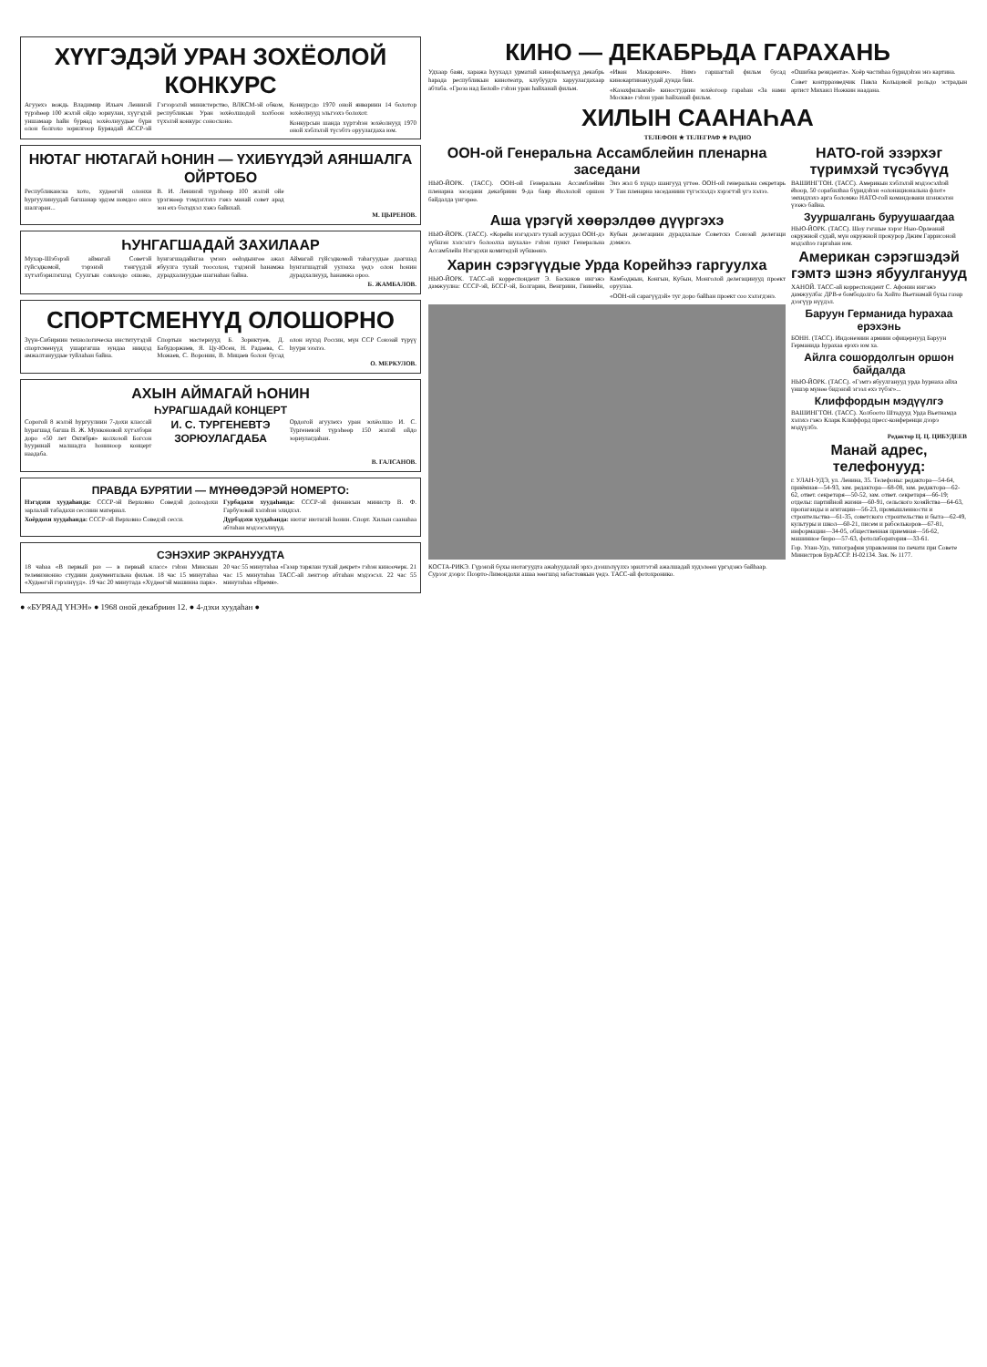ХҮҮГЭДЭЙ УРАН ЗОХЁОЛОЙ КОНКУРС
Агууехэ вождь Владимир Ильич Ленинэй түрэһөөр 100 жэлэй ойдо зориулан, хүүгэдэй уншамаар һайн буряад зохёолнуудые бүри олон болгохо зорилгоор Буряадай АССР-эй Гэгээрэлэй министерство, ВЛКСМ-эй обком, республикын Уран зохёолшодой холбоон түхэлэй конкурс соносхоно.
Конкурсдо 1970 оной январиин 14 болотор зохёолнууд эльгээхэ болохот.
Конкурсын шанда хүртэһэн зохёолнууд 1970 оной хэблэлэй түсэбтэ оруулагдаха юм.
НЮТАГ НЮТАГАЙ ҺОНИН — ҮХИБҮҮДЭЙ АЯНШАЛГА
ОЙРТОБО
Республиканска хото, худөөгэй олонхи һургуулинуудай багшанар эрдэм номдоо онсо шалгаран...
В. И. Ленинэй түрэһөөр 100 жэлэй ойе үрэгжөөр тэмдэглэхэ гэжэ манай совет арад зон ехэ бэлэдхэл хэжэ байнхай.
М. ЦЫРЕНОВ.
ҺУНГАГШАДАЙ ЗАХИЛААР
Мухар-Шэбэрэй аймагай Советэй гүйсэдкомой, тэрэнэй тэнгүүдэй хүтэлбэрилэгшэд Суулгын совхоздо ошожо, һунгагшадайнгаа үмэнэ өөһэдынгөө ажал ябуулга тухай тоосохон, тэдэнэй һанамжа дурадхалнуудые шагнаһан байна.
Аймагай гүйсэдкомой таһагуудые даагшад һунгагшадтай уулзаха үедэ олон һонин дурадхалнууд, һанамжа ороо.
Б. ЖАМБАЛОВ.
СПОРТСМЕНҮҮД ОЛОШОРНО
Зүүн-Сибириин технологическа институтэдэй спортсменүүд ушаргагша зундаа ниидэд амжалтануудые туйлаһан байна.
Спортын мастернууд Б. Зориктуев, Д. Бабудоржиев, Я. Цу-Юсен, Н. Радаева, С. Можаев, С. Воронин, В. Мицаев болон бусад олон нүхэд Россин, мүн ССР Союзай түрүү һуури эзэлээ.
О. МЕРКУЛОВ.
АХЫН АЙМАГАЙ ҺОНИН
ҺУРАГШАДАЙ КОНЦЕРТ
Сорогой 8 жэлэй һургуулиин 7-дохи классай һурагшад багша В. Ж. Мунконовой хүтэлбэри доро «50 лет Октября» колхозой Богсон һууринай малшадта һониноор концерт наадаба.
И. С. ТУРГЕНЕВТЭ ЗОРЮУЛАГДАБА
Ордогой агуулехэ уран зохёолшо И. С. Тургеневэй түрэһөөр 150 жэлэй ойдо зориулагдаһан.
В. ГАЛСАНОВ.
ПРАВДА БУРЯТИИ — МҮНӨӨДЭРЭЙ НОМЕРТО:
Нэгэдэхи хуудаһанда: СССР-эй Верховно Соведэй долоодохи зарлалай табадахи сессиин материал.
Хоёрдохи хуудаһанда: СССР-эй Верховно Соведэй сесси.
Гурбадахи хуудаһанда: СССР-эй финансын министр В. Ф. Гарбузовай хэлэһэн элидхэл.
Дүрбэдэхи хуудаһанда: нютаг нютагай һонин. Спорт. Хилын саанаһаа абтаһан мэдээсэлнүүд.
СЭНЭХИР ЭКРАНУУДТА
18 чаһаа «В первый раз — в первый класс» гэһэн Минскын телевизионно студиин документальна фильм. 18 час 15 минутаһаа «Худөөгэй гэрэлнүүд». 19 час 20 минутада «Хүдөөгэй машинна парк».
20 час 55 минутаһаа «Газар тарялан тухай декрет» гэһэн киноочерк. 21 час 15 минутаһаа ТАСС-ай лентээр абтаһан мэдээсэл. 22 час 55 минутаһаа «Время».
КИНО — ДЕКАБРЬДА ГАРАХАНЬ
Удхаар баян, хаража һуухадл урматай кинофильмүүд декабрь һарада республикын кинотеатр, клубуудта харуулагдахаар абтаба. «Гроза над Белой» гэһэн уран һайханай фильм.
«Иван Макарович». Нимэ гаршагтай фильм бусад кинокартинануудай дунда бии.
«Казахфильмэй» киностудиин зохёогоор гараһан «За нами Москва» гэһэн уран һайханай фильм.
«Ошибка резидента». Хоёр частиһаа бүридэһэн энэ картина.
Совет контрразведчик Павла Кольцовой рольдо эстрадын артист Михаил Ножкин наадана.
ХИЛЫН СААНАҺАА
ТЕЛЕФОН ★ ТЕЛЕГРАФ ★ РАДИО
ООН-ой Генеральна Ассамблейин пленарна заседани
НЬЮ-ЙОРК. (ТАСС). ООН-ой Генеральна Ассамблейин пленарна заседани декабриин 9-да баяр ёһололой оршон байдалда үнгэрөө.
Энэ жэл 6 хүндэ шангууд үгтөө. ООН-ой генеральна секретарь У Тан пленарна заседаниин түгэсхэлдэ хэрэгтэй үгэ хэлээ.
Аша үрэгүй хөөрэлдөө дүүргэхэ
НЬЮ-ЙОРК. (ТАСС). «Корейн нэгэдэлгэ тухай асуудал ООН-дэ зүбшэн хэлсэлгэ болоолха шухала» гэһэн пункт Генеральна Ассамблейн Нэгэдэхи комитедэй зүбшөөнэ.
Кубын делегациин дурадхалые Советскэ Союзай делегаци дэмжээ.
Харин сэрэгүүдые Урда Корейһээ гаргуулха
НЬЮ-ЙОРК. ТАСС-ай корреспондент Э. Баскаков ингэжэ дамжуулна: СССР-эй, БССР-эй, Болгарин, Венгриин, Гвинейн, Камбоджын, Конгын, Кубын, Монголой делегацинууд проект оруулаа.
«ООН-ой сарагүүдэй» туг доро байһан проект соо хэлэгдэнэ.
КОСТА-РИКЭ. Гүрэнэй бүхы нютагуудта ажаһуудалай эрхэ дээшэлүүлхэ эрилтэтэй ажалшадай худэлөөн үргэдэжэ байһаар. Сурээг дээрэ: Поэрто-Лимондохи ашаа зөөгшэд забастовкын үедэ. ТАСС-ай фотохронико.
НАТО-гой эзэрхэг түримхэй түсэбүүд
ВАШИНГТОН. (ТАСС). Америкын хэблэлэй мэдээсэлһэй ёһоор, 50 сорабилһаа бүридэһэн «олонациональна флот» эмхидхэхэ арга боломжо НАТО-гой командовани шэнжэлэн үзэжэ байна.
Зууршалгань буруушаагдаа
НЬЮ-ЙОРК. (ТАСС). Шоу гэгшые хэрэг Нью-Орлеанай окружной судай, мүн окружной прокурор Джим Гаррисоной мэдэлһээ гаргаһан юм.
Американ сэрэгшэдэй гэмтэ шэнэ ябуулганууд
ХАНОЙ. ТАСС-ай корреспондент С. Афонин ингэжэ дамжуулба: ДРВ-е бомбодолго ба Хойто Вьетнамай бүхы газар дээгүүр нүүдэл.
Баруун Германида һурахаа ерэхэнь
БОНН. (ТАСС). Индонезиин армиин офицернууд Баруун Германида һурахаа ерэхэ юм ха.
Айлга сошордолгын оршон байдалда
НЬЮ-ЙОРК. (ТАСС). «Гэмтэ ябуулганууд урда һурнаха айха үншэр мүнөө бидэнэй эгээл ехэ түбэг»...
Клиффордын мэдүүлгэ
ВАШИНГТОН. (ТАСС). Холбоото Штадууд Урда Вьетнамда хэлэхэ гэжэ Кларк Клиффорд пресс-конференци дээрэ мэдүүлбэ.
Редактор Ц. Ц. ЦИБУДЕЕВ
Манай адрес, телефонууд:
г. УЛАН-УДЭ, ул. Ленина, 35. Телефоны: редактора—54-64, приёмная—54-93, зам. редактора—68-08, зам. редактора—62-62, ответ. секретаря—50-52, зам. ответ. секретаря—66-19; отделы: партийной жизни—60-91, сельского хозяйства—64-63, пропаганды и агитации—56-23, промышленности и строительства—61-35, советского строительства и быта—62-49, культуры и школ—60-21, писем и рабселькоров—67-81, информации—34-05, общественная приемная—56-62, машинное бюро—57-63, фотолаборатория—33-61.
Гор. Улан-Удэ, типография управления по печати при Совете Министров БурАССР. Н-02134. Зак. № 1177.
● «БУРЯАД ҮНЭН» ● 1968 оной декабриин 12. ● 4-дэхи хуудаһан ●